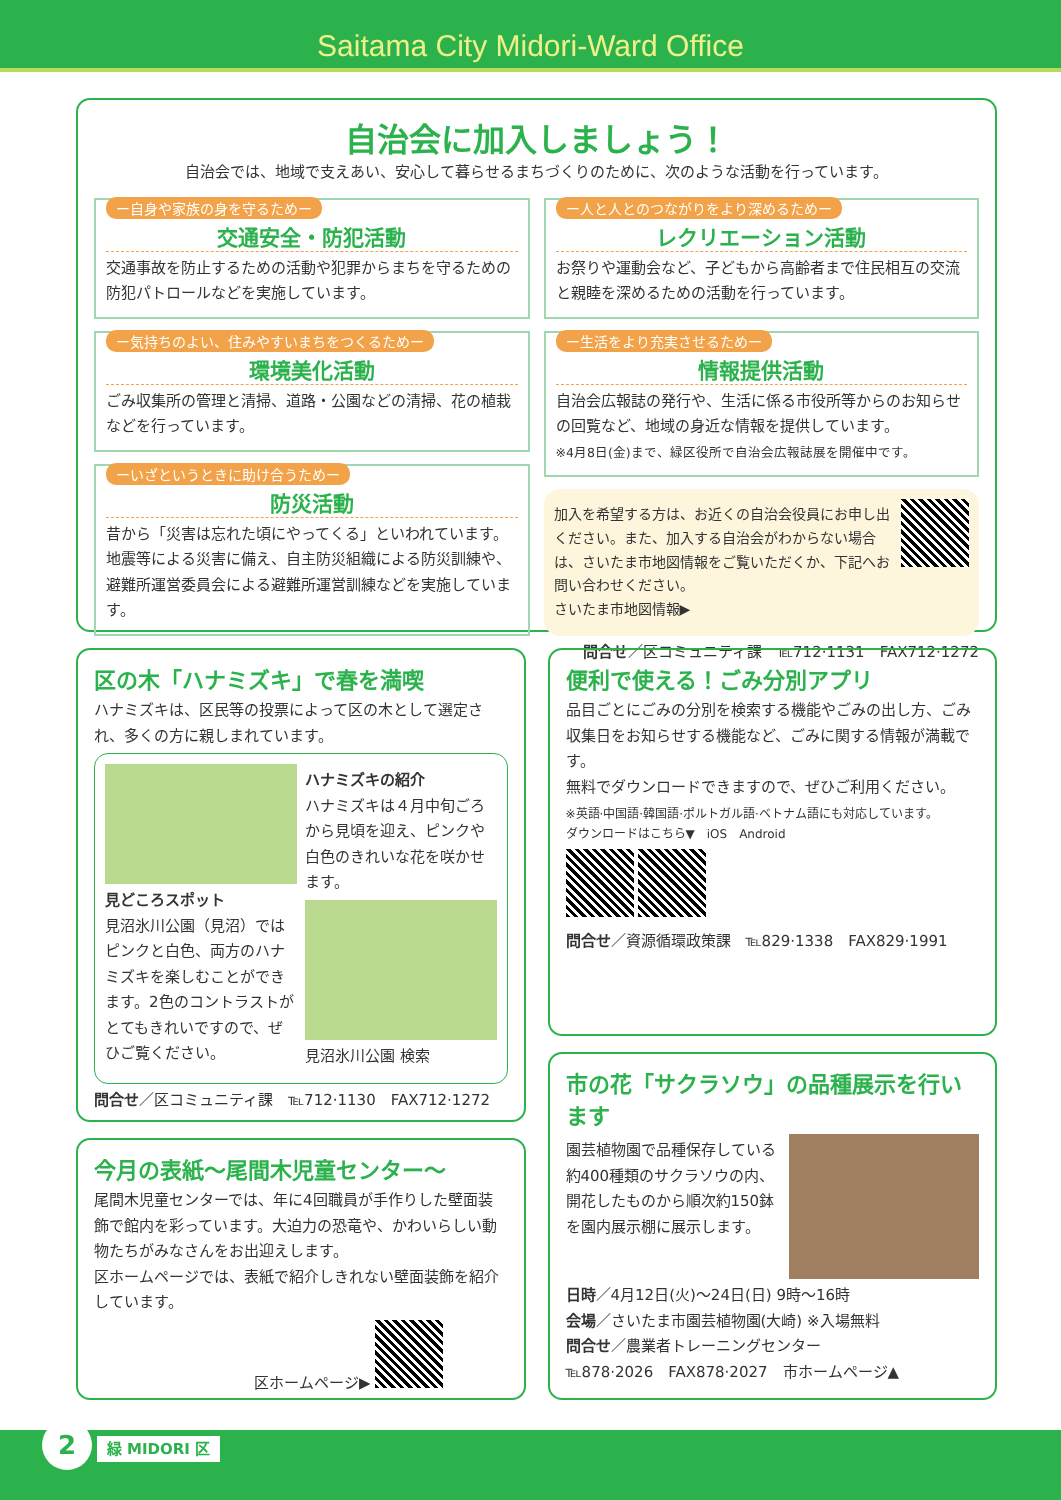Saitama City Midori-Ward Office
自治会に加入しましょう！
自治会では、地域で支えあい、安心して暮らせるまちづくりのために、次のような活動を行っています。
ー自身や家族の身を守るためー
交通安全・防犯活動
交通事故を防止するための活動や犯罪からまちを守るための防犯パトロールなどを実施しています。
ー気持ちのよい、住みやすいまちをつくるためー
環境美化活動
ごみ収集所の管理と清掃、道路・公園などの清掃、花の植栽などを行っています。
ーいざというときに助け合うためー
防災活動
昔から「災害は忘れた頃にやってくる」といわれています。地震等による災害に備え、自主防災組織による防災訓練や、避難所運営委員会による避難所運営訓練などを実施しています。
ー人と人とのつながりをより深めるためー
レクリエーション活動
お祭りや運動会など、子どもから高齢者まで住民相互の交流と親睦を深めるための活動を行っています。
ー生活をより充実させるためー
情報提供活動
自治会広報誌の発行や、生活に係る市役所等からのお知らせの回覧など、地域の身近な情報を提供しています。
※4月8日(金)まで、緑区役所で自治会広報誌展を開催中です。
加入を希望する方は、お近くの自治会役員にお申し出ください。また、加入する自治会がわからない場合は、さいたま市地図情報をご覧いただくか、下記へお問い合わせください。
さいたま市地図情報▶
問合せ／区コミュニティ課　℡712·1131　FAX712·1272
区の木「ハナミズキ」で春を満喫
ハナミズキは、区民等の投票によって区の木として選定され、多くの方に親しまれています。
見どころスポット
見沼氷川公園（見沼）では ピンクと白色、両方のハナミズキを楽しむことができます。2色のコントラストがとてもきれいですので、ぜひご覧ください。
ハナミズキの紹介
ハナミズキは４月中旬ごろから見頃を迎え、ピンクや白色のきれいな花を咲かせます。
見沼氷川公園 検索
問合せ／区コミュニティ課　℡712·1130　FAX712·1272
今月の表紙～尾間木児童センター～
尾間木児童センターでは、年に4回職員が手作りした壁面装飾で館内を彩っています。大迫力の恐竜や、かわいらしい動物たちがみなさんをお出迎えします。
区ホームページでは、表紙で紹介しきれない壁面装飾を紹介しています。
区ホームページ▶
便利で使える！ごみ分別アプリ
品目ごとにごみの分別を検索する機能やごみの出し方、ごみ収集日をお知らせする機能など、ごみに関する情報が満載です。
無料でダウンロードできますので、ぜひご利用ください。
※英語·中国語·韓国語·ポルトガル語·ベトナム語にも対応しています。
ダウンロードはこちら▼　iOS　Android
問合せ／資源循環政策課　℡829·1338　FAX829·1991
市の花「サクラソウ」の品種展示を行います
園芸植物園で品種保存している約400種類のサクラソウの内、開花したものから順次約150鉢を園内展示棚に展示します。
日時／4月12日(火)～24日(日) 9時～16時
会場／さいたま市園芸植物園(大崎) ※入場無料
問合せ／農業者トレーニングセンター
℡878·2026　FAX878·2027　市ホームページ▲
2 緑 MIDORI 区